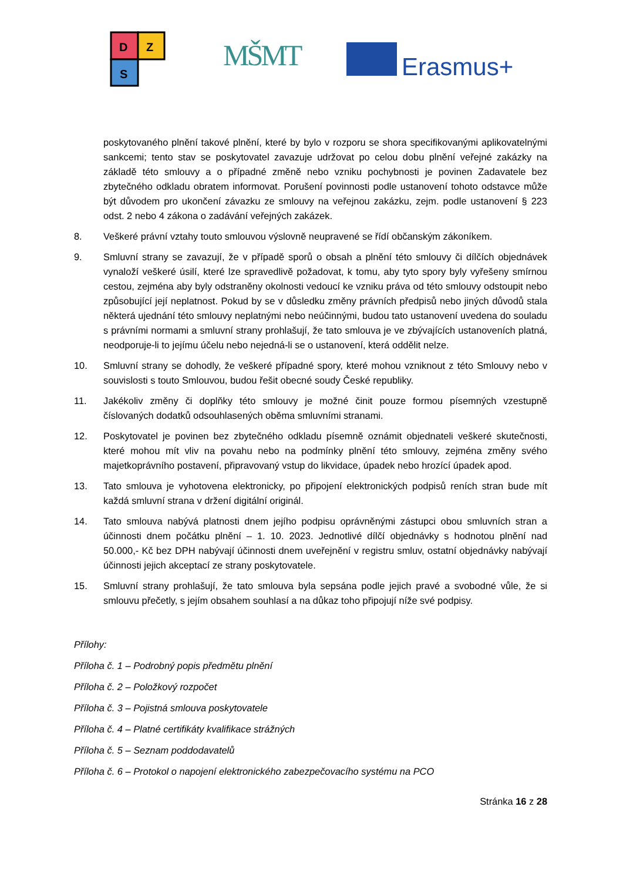D
Z
S
MŠMT Erasmus+
poskytovaného plnění takové plnění, které by bylo v rozporu se shora specifikovanými aplikovatelnými sankcemi; tento stav se poskytovatel zavazuje udržovat po celou dobu plnění veřejné zakázky na základě této smlouvy a o případné změně nebo vzniku pochybnosti je povinen Zadavatele bez zbytečného odkladu obratem informovat. Porušení povinnosti podle ustanovení tohoto odstavce může být důvodem pro ukončení závazku ze smlouvy na veřejnou zakázku, zejm. podle ustanovení § 223 odst. 2 nebo 4 zákona o zadávání veřejných zakázek.
8. Veškeré právní vztahy touto smlouvou výslovně neupravené se řídí občanským zákoníkem.
9. Smluvní strany se zavazují, že v případě sporů o obsah a plnění této smlouvy či dílčích objednávek vynaloží veškeré úsilí, které lze spravedlivě požadovat, k tomu, aby tyto spory byly vyřešeny smírnou cestou, zejména aby byly odstraněny okolnosti vedoucí ke vzniku práva od této smlouvy odstoupit nebo způsobující její neplatnost. Pokud by se v důsledku změny právních předpisů nebo jiných důvodů stala některá ujednání této smlouvy neplatnými nebo neúčinnými, budou tato ustanovení uvedena do souladu s právními normami a smluvní strany prohlašují, že tato smlouva je ve zbývajících ustanoveních platná, neodporuje-li to jejímu účelu nebo nejedná-li se o ustanovení, která oddělit nelze.
10. Smluvní strany se dohodly, že veškeré případné spory, které mohou vzniknout z této Smlouvy nebo v souvislosti s touto Smlouvou, budou řešit obecné soudy České republiky.
11. Jakékoliv změny či doplňky této smlouvy je možné činit pouze formou písemných vzestupně číslovaných dodatků odsouhlasených oběma smluvními stranami.
12. Poskytovatel je povinen bez zbytečného odkladu písemně oznámit objednateli veškeré skutečnosti, které mohou mít vliv na povahu nebo na podmínky plnění této smlouvy, zejména změny svého majetkoprávního postavení, připravovaný vstup do likvidace, úpadek nebo hrozící úpadek apod.
13. Tato smlouva je vyhotovena elektronicky, po připojení elektronických podpisů reních stran bude mít každá smluvní strana v držení digitální originál.
14. Tato smlouva nabývá platnosti dnem jejího podpisu oprávněnými zástupci obou smluvních stran a účinnosti dnem počátku plnění – 1. 10. 2023. Jednotlivé dílčí objednávky s hodnotou plnění nad 50.000,- Kč bez DPH nabývají účinnosti dnem uveřejnění v registru smluv, ostatní objednávky nabývají účinnosti jejich akceptací ze strany poskytovatele.
15. Smluvní strany prohlašují, že tato smlouva byla sepsána podle jejich pravé a svobodné vůle, že si smlouvu přečetly, s jejím obsahem souhlasí a na důkaz toho připojují níže své podpisy.
Přílohy:
Příloha č. 1 – Podrobný popis předmětu plnění
Příloha č. 2 – Položkový rozpočet
Příloha č. 3 – Pojistná smlouva poskytovatele
Příloha č. 4 – Platné certifikáty kvalifikace strážných
Příloha č. 5 – Seznam poddodavatelů
Příloha č. 6 – Protokol o napojení elektronického zabezpečovacího systému na PCO
Stránka 16 z 28